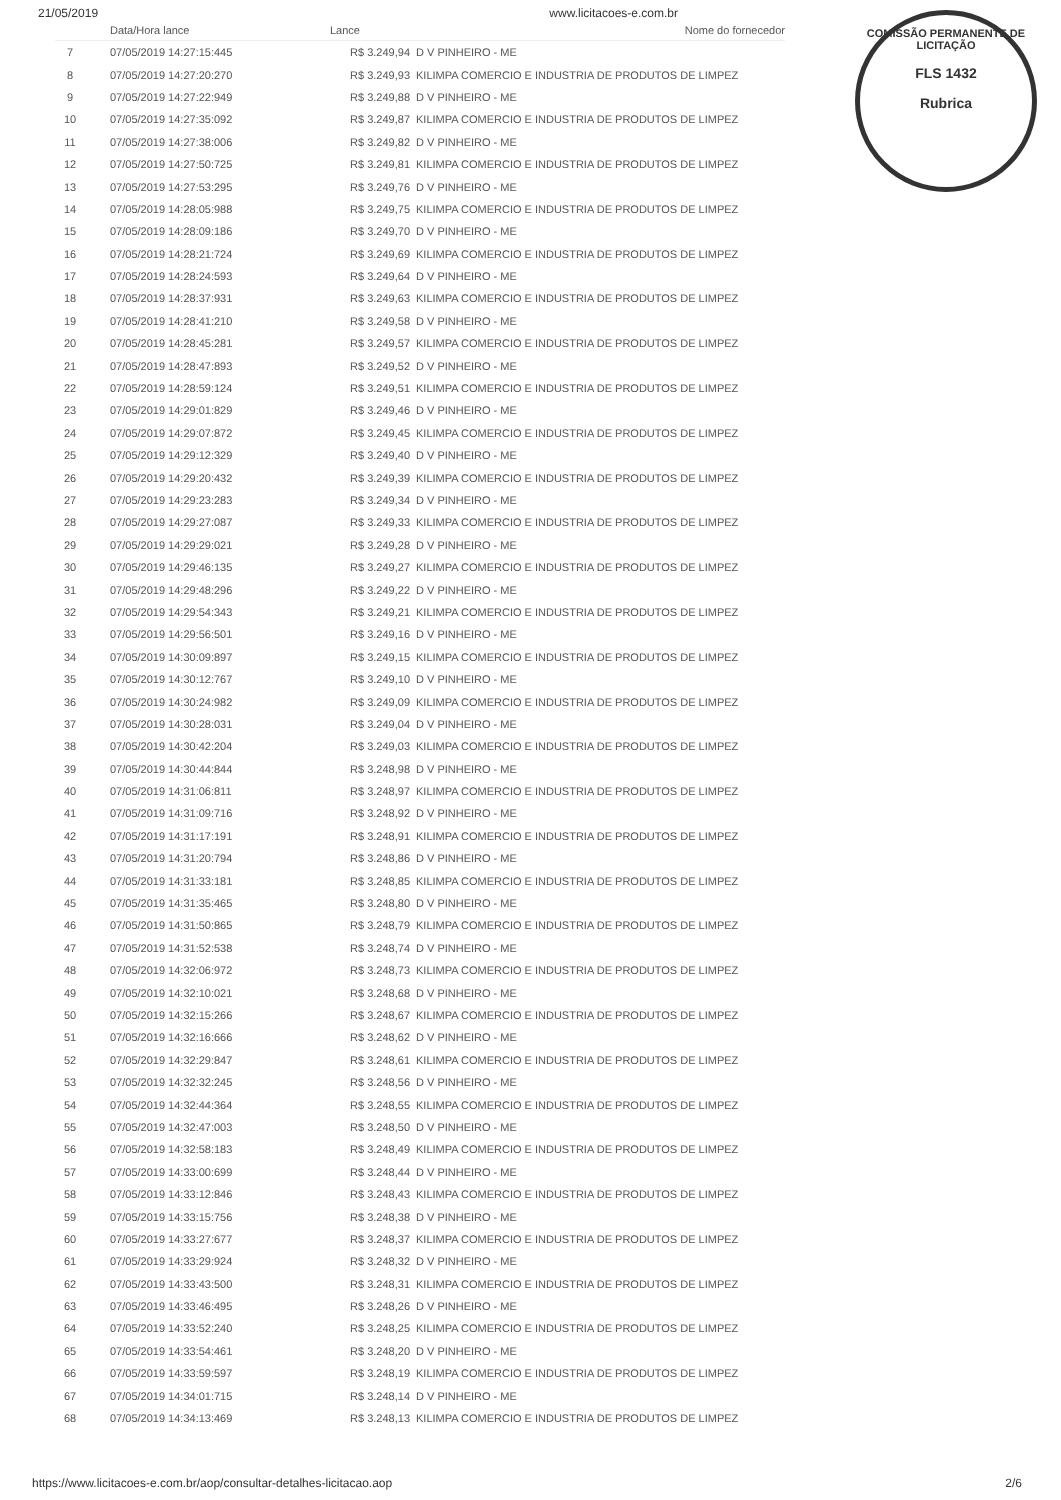21/05/2019 www.licitacoes-e.com.br
COMISSÃO PERMANENTE DE LICITAÇÃO
FLS 1432
Rubrica
| | Data/Hora lance | Lance | Nome do fornecedor |
| --- | --- | --- | --- |
| 7 | 07/05/2019 14:27:15:445 | R$ 3.249,94 | D V PINHEIRO - ME |
| 8 | 07/05/2019 14:27:20:270 | R$ 3.249,93 | KILIMPA COMERCIO E INDUSTRIA DE PRODUTOS DE LIMPEZ |
| 9 | 07/05/2019 14:27:22:949 | R$ 3.249,88 | D V PINHEIRO - ME |
| 10 | 07/05/2019 14:27:35:092 | R$ 3.249,87 | KILIMPA COMERCIO E INDUSTRIA DE PRODUTOS DE LIMPEZ |
| 11 | 07/05/2019 14:27:38:006 | R$ 3.249,82 | D V PINHEIRO - ME |
| 12 | 07/05/2019 14:27:50:725 | R$ 3.249,81 | KILIMPA COMERCIO E INDUSTRIA DE PRODUTOS DE LIMPEZ |
| 13 | 07/05/2019 14:27:53:295 | R$ 3.249,76 | D V PINHEIRO - ME |
| 14 | 07/05/2019 14:28:05:988 | R$ 3.249,75 | KILIMPA COMERCIO E INDUSTRIA DE PRODUTOS DE LIMPEZ |
| 15 | 07/05/2019 14:28:09:186 | R$ 3.249,70 | D V PINHEIRO - ME |
| 16 | 07/05/2019 14:28:21:724 | R$ 3.249,69 | KILIMPA COMERCIO E INDUSTRIA DE PRODUTOS DE LIMPEZ |
| 17 | 07/05/2019 14:28:24:593 | R$ 3.249,64 | D V PINHEIRO - ME |
| 18 | 07/05/2019 14:28:37:931 | R$ 3.249,63 | KILIMPA COMERCIO E INDUSTRIA DE PRODUTOS DE LIMPEZ |
| 19 | 07/05/2019 14:28:41:210 | R$ 3.249,58 | D V PINHEIRO - ME |
| 20 | 07/05/2019 14:28:45:281 | R$ 3.249,57 | KILIMPA COMERCIO E INDUSTRIA DE PRODUTOS DE LIMPEZ |
| 21 | 07/05/2019 14:28:47:893 | R$ 3.249,52 | D V PINHEIRO - ME |
| 22 | 07/05/2019 14:28:59:124 | R$ 3.249,51 | KILIMPA COMERCIO E INDUSTRIA DE PRODUTOS DE LIMPEZ |
| 23 | 07/05/2019 14:29:01:829 | R$ 3.249,46 | D V PINHEIRO - ME |
| 24 | 07/05/2019 14:29:07:872 | R$ 3.249,45 | KILIMPA COMERCIO E INDUSTRIA DE PRODUTOS DE LIMPEZ |
| 25 | 07/05/2019 14:29:12:329 | R$ 3.249,40 | D V PINHEIRO - ME |
| 26 | 07/05/2019 14:29:20:432 | R$ 3.249,39 | KILIMPA COMERCIO E INDUSTRIA DE PRODUTOS DE LIMPEZ |
| 27 | 07/05/2019 14:29:23:283 | R$ 3.249,34 | D V PINHEIRO - ME |
| 28 | 07/05/2019 14:29:27:087 | R$ 3.249,33 | KILIMPA COMERCIO E INDUSTRIA DE PRODUTOS DE LIMPEZ |
| 29 | 07/05/2019 14:29:29:021 | R$ 3.249,28 | D V PINHEIRO - ME |
| 30 | 07/05/2019 14:29:46:135 | R$ 3.249,27 | KILIMPA COMERCIO E INDUSTRIA DE PRODUTOS DE LIMPEZ |
| 31 | 07/05/2019 14:29:48:296 | R$ 3.249,22 | D V PINHEIRO - ME |
| 32 | 07/05/2019 14:29:54:343 | R$ 3.249,21 | KILIMPA COMERCIO E INDUSTRIA DE PRODUTOS DE LIMPEZ |
| 33 | 07/05/2019 14:29:56:501 | R$ 3.249,16 | D V PINHEIRO - ME |
| 34 | 07/05/2019 14:30:09:897 | R$ 3.249,15 | KILIMPA COMERCIO E INDUSTRIA DE PRODUTOS DE LIMPEZ |
| 35 | 07/05/2019 14:30:12:767 | R$ 3.249,10 | D V PINHEIRO - ME |
| 36 | 07/05/2019 14:30:24:982 | R$ 3.249,09 | KILIMPA COMERCIO E INDUSTRIA DE PRODUTOS DE LIMPEZ |
| 37 | 07/05/2019 14:30:28:031 | R$ 3.249,04 | D V PINHEIRO - ME |
| 38 | 07/05/2019 14:30:42:204 | R$ 3.249,03 | KILIMPA COMERCIO E INDUSTRIA DE PRODUTOS DE LIMPEZ |
| 39 | 07/05/2019 14:30:44:844 | R$ 3.248,98 | D V PINHEIRO - ME |
| 40 | 07/05/2019 14:31:06:811 | R$ 3.248,97 | KILIMPA COMERCIO E INDUSTRIA DE PRODUTOS DE LIMPEZ |
| 41 | 07/05/2019 14:31:09:716 | R$ 3.248,92 | D V PINHEIRO - ME |
| 42 | 07/05/2019 14:31:17:191 | R$ 3.248,91 | KILIMPA COMERCIO E INDUSTRIA DE PRODUTOS DE LIMPEZ |
| 43 | 07/05/2019 14:31:20:794 | R$ 3.248,86 | D V PINHEIRO - ME |
| 44 | 07/05/2019 14:31:33:181 | R$ 3.248,85 | KILIMPA COMERCIO E INDUSTRIA DE PRODUTOS DE LIMPEZ |
| 45 | 07/05/2019 14:31:35:465 | R$ 3.248,80 | D V PINHEIRO - ME |
| 46 | 07/05/2019 14:31:50:865 | R$ 3.248,79 | KILIMPA COMERCIO E INDUSTRIA DE PRODUTOS DE LIMPEZ |
| 47 | 07/05/2019 14:31:52:538 | R$ 3.248,74 | D V PINHEIRO - ME |
| 48 | 07/05/2019 14:32:06:972 | R$ 3.248,73 | KILIMPA COMERCIO E INDUSTRIA DE PRODUTOS DE LIMPEZ |
| 49 | 07/05/2019 14:32:10:021 | R$ 3.248,68 | D V PINHEIRO - ME |
| 50 | 07/05/2019 14:32:15:266 | R$ 3.248,67 | KILIMPA COMERCIO E INDUSTRIA DE PRODUTOS DE LIMPEZ |
| 51 | 07/05/2019 14:32:16:666 | R$ 3.248,62 | D V PINHEIRO - ME |
| 52 | 07/05/2019 14:32:29:847 | R$ 3.248,61 | KILIMPA COMERCIO E INDUSTRIA DE PRODUTOS DE LIMPEZ |
| 53 | 07/05/2019 14:32:32:245 | R$ 3.248,56 | D V PINHEIRO - ME |
| 54 | 07/05/2019 14:32:44:364 | R$ 3.248,55 | KILIMPA COMERCIO E INDUSTRIA DE PRODUTOS DE LIMPEZ |
| 55 | 07/05/2019 14:32:47:003 | R$ 3.248,50 | D V PINHEIRO - ME |
| 56 | 07/05/2019 14:32:58:183 | R$ 3.248,49 | KILIMPA COMERCIO E INDUSTRIA DE PRODUTOS DE LIMPEZ |
| 57 | 07/05/2019 14:33:00:699 | R$ 3.248,44 | D V PINHEIRO - ME |
| 58 | 07/05/2019 14:33:12:846 | R$ 3.248,43 | KILIMPA COMERCIO E INDUSTRIA DE PRODUTOS DE LIMPEZ |
| 59 | 07/05/2019 14:33:15:756 | R$ 3.248,38 | D V PINHEIRO - ME |
| 60 | 07/05/2019 14:33:27:677 | R$ 3.248,37 | KILIMPA COMERCIO E INDUSTRIA DE PRODUTOS DE LIMPEZ |
| 61 | 07/05/2019 14:33:29:924 | R$ 3.248,32 | D V PINHEIRO - ME |
| 62 | 07/05/2019 14:33:43:500 | R$ 3.248,31 | KILIMPA COMERCIO E INDUSTRIA DE PRODUTOS DE LIMPEZ |
| 63 | 07/05/2019 14:33:46:495 | R$ 3.248,26 | D V PINHEIRO - ME |
| 64 | 07/05/2019 14:33:52:240 | R$ 3.248,25 | KILIMPA COMERCIO E INDUSTRIA DE PRODUTOS DE LIMPEZ |
| 65 | 07/05/2019 14:33:54:461 | R$ 3.248,20 | D V PINHEIRO - ME |
| 66 | 07/05/2019 14:33:59:597 | R$ 3.248,19 | KILIMPA COMERCIO E INDUSTRIA DE PRODUTOS DE LIMPEZ |
| 67 | 07/05/2019 14:34:01:715 | R$ 3.248,14 | D V PINHEIRO - ME |
| 68 | 07/05/2019 14:34:13:469 | R$ 3.248,13 | KILIMPA COMERCIO E INDUSTRIA DE PRODUTOS DE LIMPEZ |
https://www.licitacoes-e.com.br/aop/consultar-detalhes-licitacao.aop 2/6